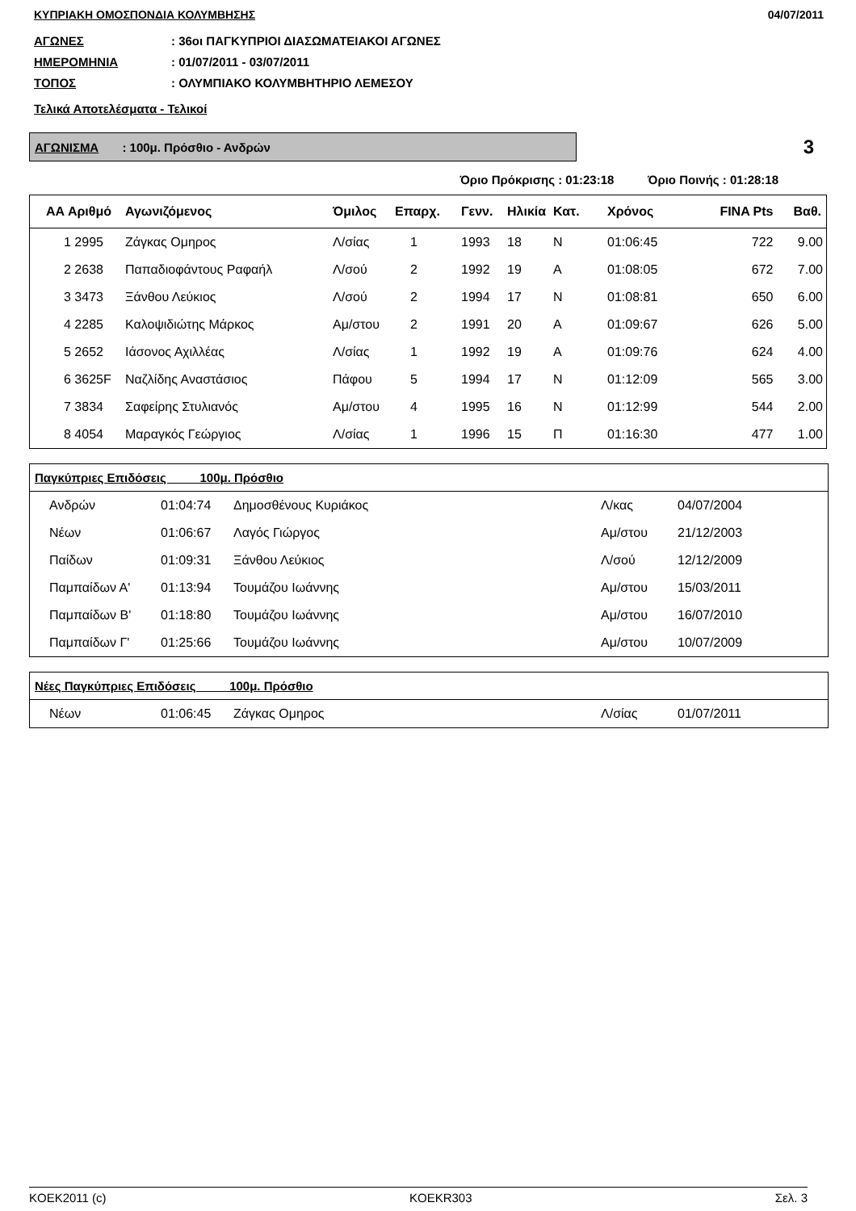ΚΥΠΡΙΑΚΗ ΟΜΟΣΠΟΝΔΙΑ ΚΟΛΥΜΒΗΣΗΣ 04/07/2011
ΑΓΩΝΕΣ: 36οι ΠΑΓΚΥΠΡΙΟΙ ΔΙΑΣΩΜΑΤΕΙΑΚΟΙ ΑΓΩΝΕΣ
ΗΜΕΡΟΜΗΝΙΑ: 01/07/2011 - 03/07/2011
ΤΟΠΟΣ: ΟΛΥΜΠΙΑΚΟ ΚΟΛΥΜΒΗΤΗΡΙΟ ΛΕΜΕΣΟΥ
Τελικά Αποτελέσματα - Τελικοί
ΑΓΩΝΙΣΜΑ : 100μ. Πρόσθιο - Ανδρών
3
Όριο Πρόκρισης : 01:23:18 Όριο Ποινής : 01:28:18
| ΑΑ Αριθμό | Αγωνιζόμενος | Όμιλος | Επαρχ. | Γενν. | Ηλικία | Κατ. | Χρόνος | FINA Pts | Βαθ. |
| --- | --- | --- | --- | --- | --- | --- | --- | --- | --- |
| 1 2995 | Ζάγκας Ομηρος | Λ/σίας | 1 | 1993 | 18 | Ν | 01:06:45 | 722 | 9.00 |
| 2 2638 | Παπαδιοφάντους Ραφαήλ | Λ/σού | 2 | 1992 | 19 | Α | 01:08:05 | 672 | 7.00 |
| 3 3473 | Ξάνθου Λεύκιος | Λ/σού | 2 | 1994 | 17 | Ν | 01:08:81 | 650 | 6.00 |
| 4 2285 | Καλοψιδιώτης Μάρκος | Αμ/στου | 2 | 1991 | 20 | Α | 01:09:67 | 626 | 5.00 |
| 5 2652 | Ιάσονος Αχιλλέας | Λ/σίας | 1 | 1992 | 19 | Α | 01:09:76 | 624 | 4.00 |
| 6 3625F | Ναζλίδης Αναστάσιος | Πάφου | 5 | 1994 | 17 | Ν | 01:12:09 | 565 | 3.00 |
| 7 3834 | Σαφείρης Στυλιανός | Αμ/στου | 4 | 1995 | 16 | Ν | 01:12:99 | 544 | 2.00 |
| 8 4054 | Μαραγκός Γεώργιος | Λ/σίας | 1 | 1996 | 15 | Π | 01:16:30 | 477 | 1.00 |
Παγκύπριες Επιδόσεις 100μ. Πρόσθιο
| Ανδρών | 01:04:74 | Δημοσθένους Κυριάκος | Λ/κας | 04/07/2004 |
| Νέων | 01:06:67 | Λαγός Γιώργος | Αμ/στου | 21/12/2003 |
| Παίδων | 01:09:31 | Ξάνθου Λεύκιος | Λ/σού | 12/12/2009 |
| Παμπαίδων Α' | 01:13:94 | Τουμάζου Ιωάννης | Αμ/στου | 15/03/2011 |
| Παμπαίδων Β' | 01:18:80 | Τουμάζου Ιωάννης | Αμ/στου | 16/07/2010 |
| Παμπαίδων Γ' | 01:25:66 | Τουμάζου Ιωάννης | Αμ/στου | 10/07/2009 |
Νέες Παγκύπριες Επιδόσεις 100μ. Πρόσθιο
| Νέων | 01:06:45 | Ζάγκας Ομηρος | Λ/σίας | 01/07/2011 |
KOEK2011 (c) KOEKR303 Σελ. 3